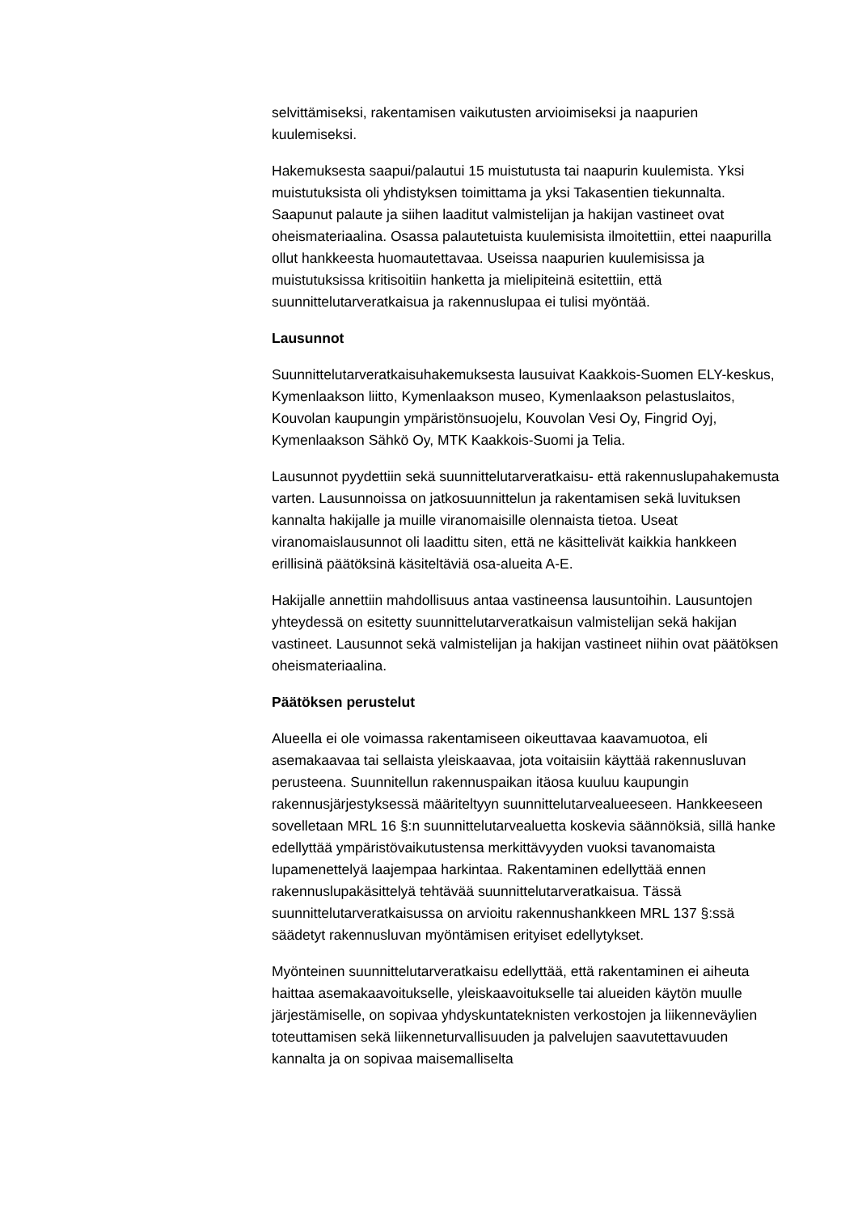selvittämiseksi, rakentamisen vaikutusten arvioimiseksi ja naapurien kuulemiseksi.
Hakemuksesta saapui/palautui 15 muistutusta tai naapurin kuulemista. Yksi muistutuksista oli yhdistyksen toimittama ja yksi Takasentien tiekunnalta. Saapunut palaute ja siihen laaditut valmistelijan ja hakijan vastineet ovat oheismateriaalina. Osassa palautetuista kuulemisista ilmoitettiin, ettei naapurilla ollut hankkeesta huomautettavaa. Useissa naapurien kuulemisissa ja muistutuksissa kritisoitiin hanketta ja mielipiteinä esitettiin, että suunnittelutarveratkaisua ja rakennuslupaa ei tulisi myöntää.
Lausunnot
Suunnittelutarveratkaisuhakemuksesta lausuivat Kaakkois-Suomen ELY-keskus, Kymenlaakson liitto, Kymenlaakson museo, Kymenlaakson pelastuslaitos, Kouvolan kaupungin ympäristönsuojelu, Kouvolan Vesi Oy, Fingrid Oyj, Kymenlaakson Sähkö Oy, MTK Kaakkois-Suomi ja Telia.
Lausunnot pyydettiin sekä suunnittelutarveratkaisu- että rakennuslupahakemusta varten. Lausunnoissa on jatkosuunnittelun ja rakentamisen sekä luvituksen kannalta hakijalle ja muille viranomaisille olennaista tietoa. Useat viranomaislausunnot oli laadittu siten, että ne käsittelivät kaikkia hankkeen erillisinä päätöksinä käsiteltäviä osa-alueita A-E.
Hakijalle annettiin mahdollisuus antaa vastineensa lausuntoihin. Lausuntojen yhteydessä on esitetty suunnittelutarveratkaisun valmistelijan sekä hakijan vastineet. Lausunnot sekä valmistelijan ja hakijan vastineet niihin ovat päätöksen oheismateriaalina.
Päätöksen perustelut
Alueella ei ole voimassa rakentamiseen oikeuttavaa kaavamuotoa, eli asemakaavaa tai sellaista yleiskaavaa, jota voitaisiin käyttää rakennusluvan perusteena. Suunnitellun rakennuspaikan itäosa kuuluu kaupungin rakennusjärjestyksessä määriteltyyn suunnittelutarvealueeseen. Hankkeeseen sovelletaan MRL 16 §:n suunnittelutarvealuetta koskevia säännöksiä, sillä hanke edellyttää ympäristövaikutustensa merkittävyyden vuoksi tavanomaista lupamenettelyä laajempaa harkintaa. Rakentaminen edellyttää ennen rakennuslupakäsittelyä tehtävää suunnittelutarveratkaisua. Tässä suunnittelutarveratkaisussa on arvioitu rakennushankkeen MRL 137 §:ssä säädetyt rakennusluvan myöntämisen erityiset edellytykset.
Myönteinen suunnittelutarveratkaisu edellyttää, että rakentaminen ei aiheuta haittaa asemakaavoitukselle, yleiskaavoitukselle tai alueiden käytön muulle järjestämiselle, on sopivaa yhdyskuntateknisten verkostojen ja liikenneväylien toteuttamisen sekä liikenneturvallisuuden ja palvelujen saavutettavuuden kannalta ja on sopivaa maisemalliselta